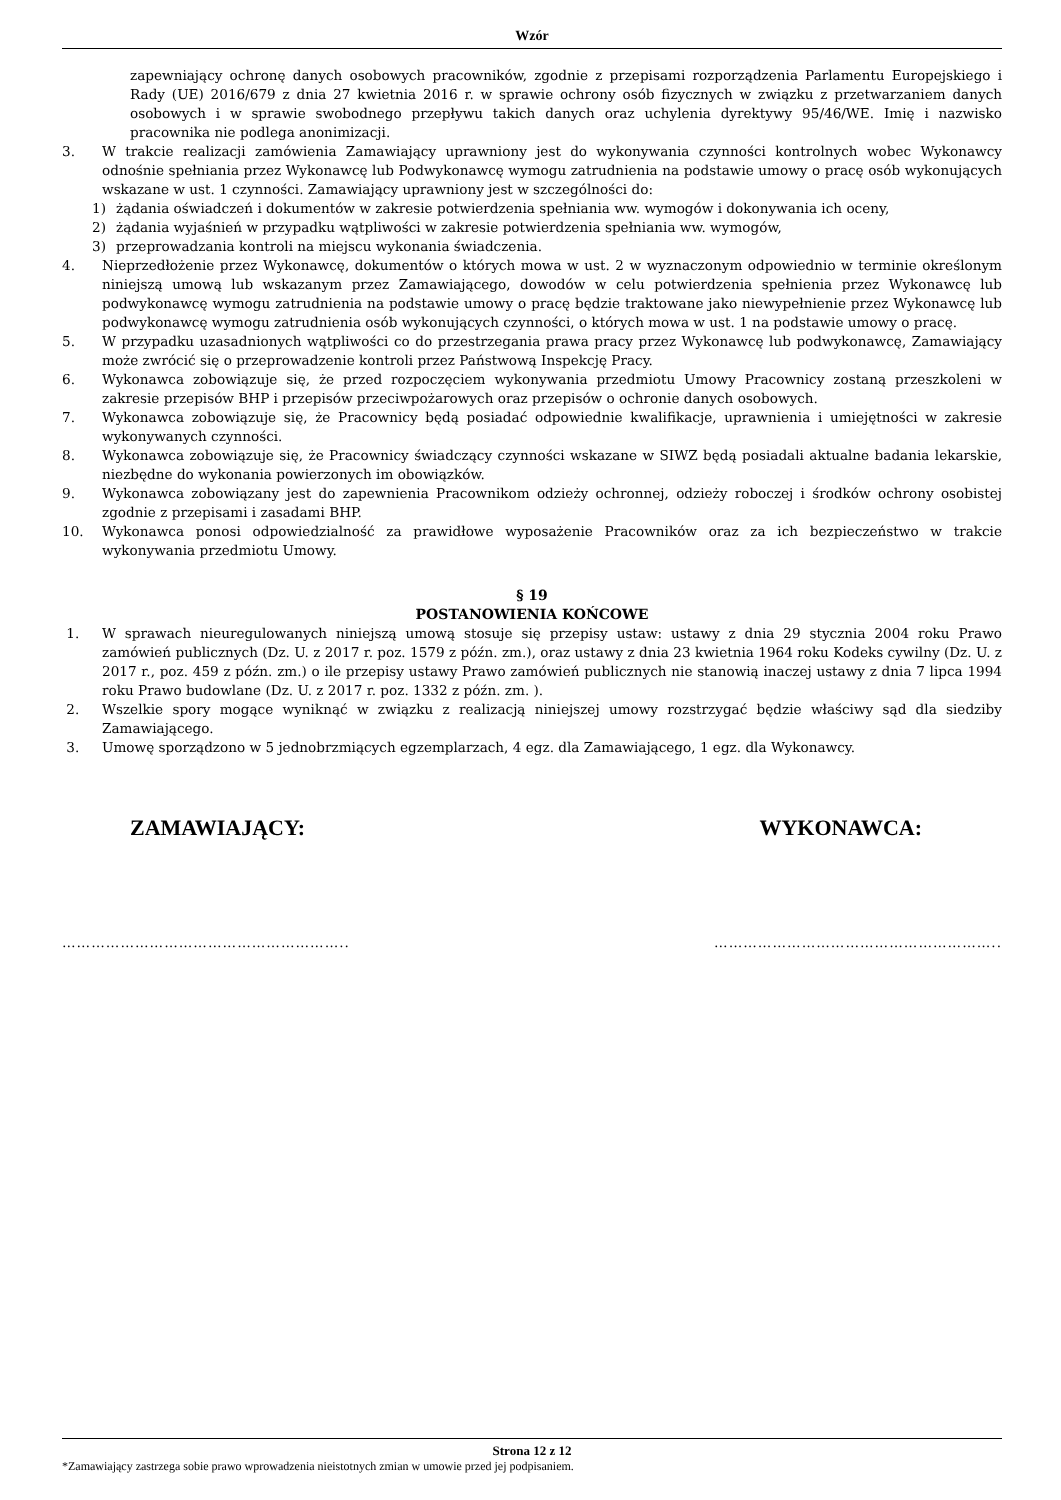Wzór
zapewniający ochronę danych osobowych pracowników, zgodnie z przepisami rozporządzenia Parlamentu Europejskiego i Rady (UE) 2016/679 z dnia 27 kwietnia 2016 r. w sprawie ochrony osób fizycznych w związku z przetwarzaniem danych osobowych i w sprawie swobodnego przepływu takich danych oraz uchylenia dyrektywy 95/46/WE. Imię i nazwisko pracownika nie podlega anonimizacji.
3. W trakcie realizacji zamówienia Zamawiający uprawniony jest do wykonywania czynności kontrolnych wobec Wykonawcy odnośnie spełniania przez Wykonawcę lub Podwykonawcę wymogu zatrudnienia na podstawie umowy o pracę osób wykonujących wskazane w ust. 1 czynności. Zamawiający uprawniony jest w szczególności do:
1) żądania oświadczeń i dokumentów w zakresie potwierdzenia spełniania ww. wymogów i dokonywania ich oceny,
2) żądania wyjaśnień w przypadku wątpliwości w zakresie potwierdzenia spełniania ww. wymogów,
3) przeprowadzania kontroli na miejscu wykonania świadczenia.
4. Nieprzedłożenie przez Wykonawcę, dokumentów o których mowa w ust. 2 w wyznaczonym odpowiednio w terminie określonym niniejszą umową lub wskazanym przez Zamawiającego, dowodów w celu potwierdzenia spełnienia przez Wykonawcę lub podwykonawcę wymogu zatrudnienia na podstawie umowy o pracę będzie traktowane jako niewypełnienie przez Wykonawcę lub podwykonawcę wymogu zatrudnienia osób wykonujących czynności, o których mowa w ust. 1 na podstawie umowy o pracę.
5. W przypadku uzasadnionych wątpliwości co do przestrzegania prawa pracy przez Wykonawcę lub podwykonawcę, Zamawiający może zwrócić się o przeprowadzenie kontroli przez Państwową Inspekcję Pracy.
6. Wykonawca zobowiązuje się, że przed rozpoczęciem wykonywania przedmiotu Umowy Pracownicy zostaną przeszkoleni w zakresie przepisów BHP i przepisów przeciwpożarowych oraz przepisów o ochronie danych osobowych.
7. Wykonawca zobowiązuje się, że Pracownicy będą posiadać odpowiednie kwalifikacje, uprawnienia i umiejętności w zakresie wykonywanych czynności.
8. Wykonawca zobowiązuje się, że Pracownicy świadczący czynności wskazane w SIWZ będą posiadali aktualne badania lekarskie, niezbędne do wykonania powierzonych im obowiązków.
9. Wykonawca zobowiązany jest do zapewnienia Pracownikom odzieży ochronnej, odzieży roboczej i środków ochrony osobistej zgodnie z przepisami i zasadami BHP.
10. Wykonawca ponosi odpowiedzialność za prawidłowe wyposażenie Pracowników oraz za ich bezpieczeństwo w trakcie wykonywania przedmiotu Umowy.
§ 19
POSTANOWIENIA KOŃCOWE
1. W sprawach nieuregulowanych niniejszą umową stosuje się przepisy ustaw: ustawy z dnia 29 stycznia 2004 roku Prawo zamówień publicznych (Dz. U. z 2017 r. poz. 1579 z późn. zm.), oraz ustawy z dnia 23 kwietnia 1964 roku Kodeks cywilny (Dz. U. z 2017 r., poz. 459 z późn. zm.) o ile przepisy ustawy Prawo zamówień publicznych nie stanowią inaczej ustawy z dnia 7 lipca 1994 roku Prawo budowlane (Dz. U. z 2017 r. poz. 1332 z późn. zm. ).
2. Wszelkie spory mogące wyniknąć w związku z realizacją niniejszej umowy rozstrzygać będzie właściwy sąd dla siedziby Zamawiającego.
3. Umowę sporządzono w 5 jednobrzmiących egzemplarzach, 4 egz. dla Zamawiającego, 1 egz. dla Wykonawcy.
ZAMAWIAJĄCY: WYKONAWCA:
………………………………………………….. …………………………………………………..
Strona 12 z 12
*Zamawiający zastrzega sobie prawo wprowadzenia nieistotnych zmian w umowie przed jej podpisaniem.